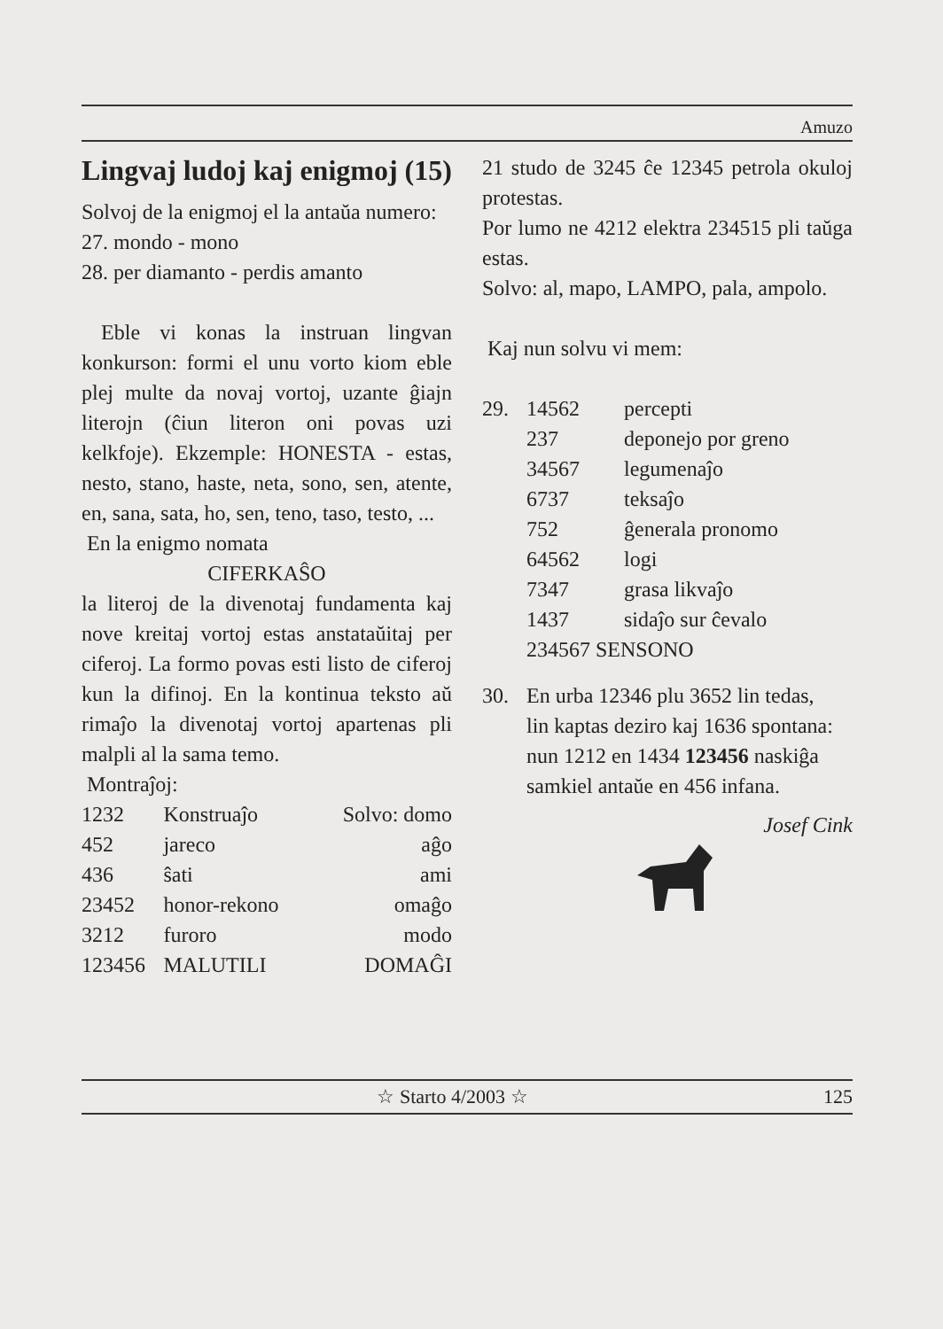Amuzo
Lingvaj ludoj kaj enigmoj (15)
Solvoj de la enigmoj el la antaŭa numero:
27. mondo - mono
28. per diamanto - perdis amanto
Eble vi konas la instruan lingvan konkurson: formi el unu vorto kiom eble plej multe da novaj vortoj, uzante ĝiajn literojn (ĉiun literon oni povas uzi kelkfoje). Ekzemple: HONESTA - estas, nesto, stano, haste, neta, sono, sen, atente, en, sana, sata, ho, sen, teno, taso, testo, ...
En la enigmo nomata
CIFERKAŜO
la literoj de la divenotaj fundamenta kaj nove kreitaj vortoj estas anstataŭitaj per ciferoj. La formo povas esti listo de ciferoj kun la difinoj. En la kontinua teksto aŭ rimaĵo la divenotaj vortoj apartenas pli malpli al la sama temo.
Montraĵoj:
| 1232 | Konstruaĵo | Solvo: domo |
| 452 | jareco | aĝo |
| 436 | ŝati | ami |
| 23452 | honor-rekono | omaĝo |
| 3212 | furoro | modo |
| 123456 | MALUTILI | DOMAĜI |
21 studo de 3245 ĉe 12345 petrola okuloj protestas.
Por lumo ne 4212 elektra 234515 pli taŭga estas.
Solvo: al, mapo, LAMPO, pala, ampolo.
Kaj nun solvu vi mem:
| 29. | 14562 | percepti |
| | 237 | deponejo por greno |
| | 34567 | legumenaĵo |
| | 6737 | teksaĵo |
| | 752 | ĝenerala pronomo |
| | 64562 | logi |
| | 7347 | grasa likvaĵo |
| | 1437 | sidaĵo sur ĉevalo |
| | 234567 SENSONO | |
| 30. | En urba 12346 plu 3652 lin tedas, lin kaptas deziro kaj 1636 spontana: nun 1212 en 1434 123456 naskiĝa samkiel antaŭe en 456 infana. |
Josef Cink
☆ Starto 4/2003 ☆ 125